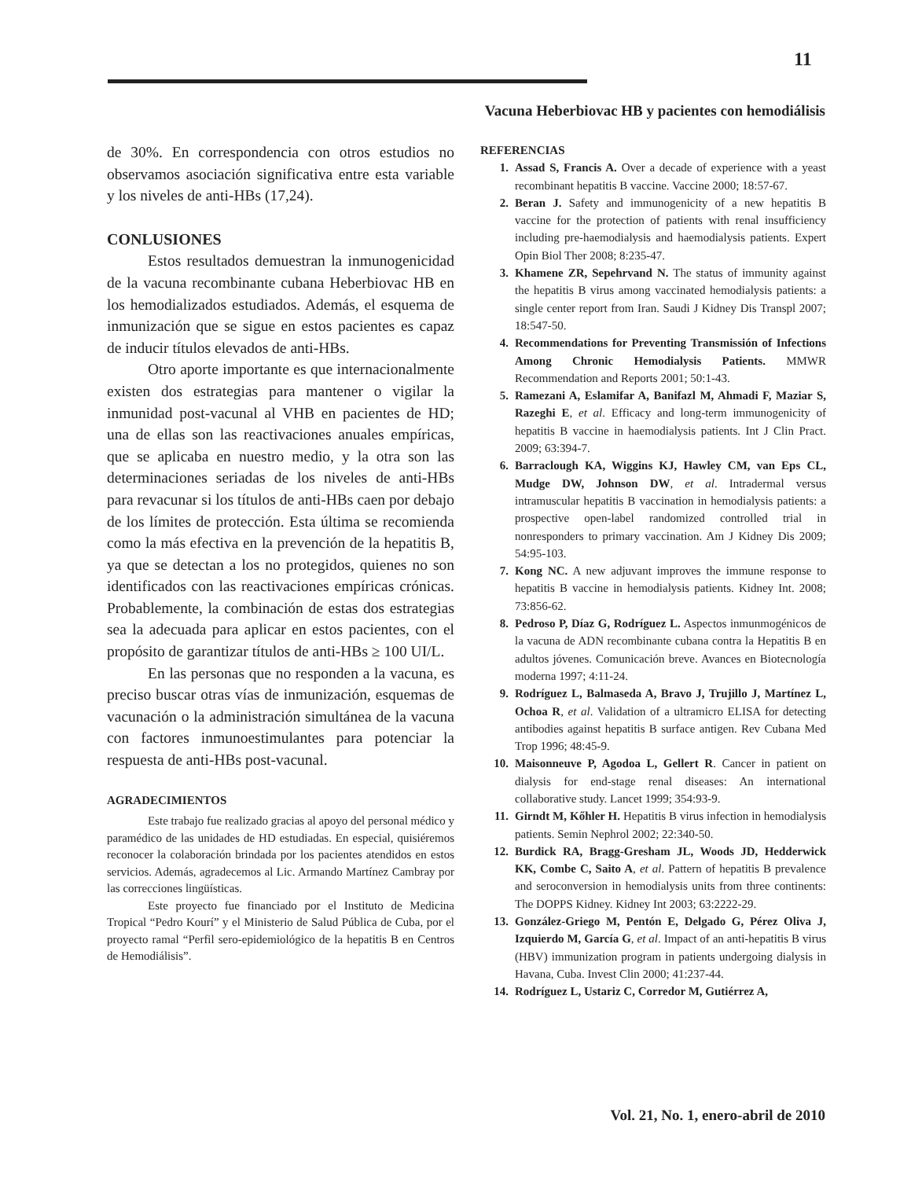11
Vacuna Heberbiovac HB y pacientes con hemodiálisis
de 30%. En correspondencia con otros estudios no observamos asociación significativa entre esta variable y los niveles de anti-HBs (17,24).
CONLUSIONES
Estos resultados demuestran la inmunogenicidad de la vacuna recombinante cubana Heberbiovac HB en los hemodializados estudiados. Además, el esquema de inmunización que se sigue en estos pacientes es capaz de inducir títulos elevados de anti-HBs.
Otro aporte importante es que internacionalmente existen dos estrategias para mantener o vigilar la inmunidad post-vacunal al VHB en pacientes de HD; una de ellas son las reactivaciones anuales empíricas, que se aplicaba en nuestro medio, y la otra son las determinaciones seriadas de los niveles de anti-HBs para revacunar si los títulos de anti-HBs caen por debajo de los límites de protección. Esta última se recomienda como la más efectiva en la prevención de la hepatitis B, ya que se detectan a los no protegidos, quienes no son identificados con las reactivaciones empíricas crónicas. Probablemente, la combinación de estas dos estrategias sea la adecuada para aplicar en estos pacientes, con el propósito de garantizar títulos de anti-HBs ≥ 100 UI/L.
En las personas que no responden a la vacuna, es preciso buscar otras vías de inmunización, esquemas de vacunación o la administración simultánea de la vacuna con factores inmunoestimulantes para potenciar la respuesta de anti-HBs post-vacunal.
AGRADECIMIENTOS
Este trabajo fue realizado gracias al apoyo del personal médico y paramédico de las unidades de HD estudiadas. En especial, quisiéremos reconocer la colaboración brindada por los pacientes atendidos en estos servicios. Además, agradecemos al Lic. Armando Martínez Cambray por las correcciones lingüísticas.
Este proyecto fue financiado por el Instituto de Medicina Tropical “Pedro Kourí” y el Ministerio de Salud Pública de Cuba, por el proyecto ramal “Perfil sero-epidemiológico de la hepatitis B en Centros de Hemodiálisis”.
REFERENCIAS
1. Assad S, Francis A. Over a decade of experience with a yeast recombinant hepatitis B vaccine. Vaccine 2000; 18:57-67.
2. Beran J. Safety and immunogenicity of a new hepatitis B vaccine for the protection of patients with renal insufficiency including pre-haemodialysis and haemodialysis patients. Expert Opin Biol Ther 2008; 8:235-47.
3. Khamene ZR, Sepehrvand N. The status of immunity against the hepatitis B virus among vaccinated hemodialysis patients: a single center report from Iran. Saudi J Kidney Dis Transpl 2007; 18:547-50.
4. Recommendations for Preventing Transmissión of Infections Among Chronic Hemodialysis Patients. MMWR Recommendation and Reports 2001; 50:1-43.
5. Ramezani A, Eslamifar A, Banifazl M, Ahmadi F, Maziar S, Razeghi E, et al. Efficacy and long-term immunogenicity of hepatitis B vaccine in haemodialysis patients. Int J Clin Pract. 2009; 63:394-7.
6. Barraclough KA, Wiggins KJ, Hawley CM, van Eps CL, Mudge DW, Johnson DW, et al. Intradermal versus intramuscular hepatitis B vaccination in hemodialysis patients: a prospective open-label randomized controlled trial in nonresponders to primary vaccination. Am J Kidney Dis 2009; 54:95-103.
7. Kong NC. A new adjuvant improves the immune response to hepatitis B vaccine in hemodialysis patients. Kidney Int. 2008; 73:856-62.
8. Pedroso P, Díaz G, Rodríguez L. Aspectos inmunmogénicos de la vacuna de ADN recombinante cubana contra la Hepatitis B en adultos jóvenes. Comunicación breve. Avances en Biotecnología moderna 1997; 4:11-24.
9. Rodríguez L, Balmaseda A, Bravo J, Trujillo J, Martínez L, Ochoa R, et al. Validation of a ultramicro ELISA for detecting antibodies against hepatitis B surface antigen. Rev Cubana Med Trop 1996; 48:45-9.
10. Maisonneuve P, Agodoa L, Gellert R. Cancer in patient on dialysis for end-stage renal diseases: An international collaborative study. Lancet 1999; 354:93-9.
11. Girndt M, Kőhler H. Hepatitis B virus infection in hemodialysis patients. Semin Nephrol 2002; 22:340-50.
12. Burdick RA, Bragg-Gresham JL, Woods JD, Hedderwick KK, Combe C, Saito A, et al. Pattern of hepatitis B prevalence and seroconversion in hemodialysis units from three continents: The DOPPS Kidney. Kidney Int 2003; 63:2222-29.
13. González-Griego M, Pentón E, Delgado G, Pérez Oliva J, Izquierdo M, García G, et al. Impact of an anti-hepatitis B virus (HBV) immunization program in patients undergoing dialysis in Havana, Cuba. Invest Clin 2000; 41:237-44.
14. Rodríguez L, Ustariz C, Corredor M, Gutiérrez A,
Vol. 21, No. 1, enero-abril de 2010